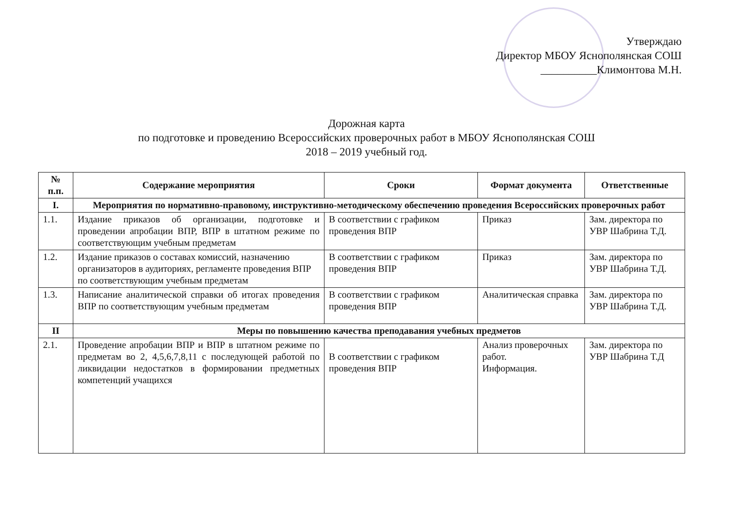Утверждаю
Директор МБОУ Яснополянская СОШ
__________Климонтова М.Н.
Дорожная карта
по подготовке и проведению Всероссийских проверочных работ в МБОУ Яснополянская СОШ
2018 – 2019 учебный год.
| № п.п. | Содержание мероприятия | Сроки | Формат документа | Ответственные |
| --- | --- | --- | --- | --- |
| I. | Мероприятия по нормативно-правовому, инструктивно-методическому обеспечению проведения Всероссийских проверочных работ | | | |
| 1.1. | Издание приказов об организации, подготовке и проведении апробации ВПР, ВПР в штатном режиме по соответствующим учебным предметам | В соответствии с графиком проведения ВПР | Приказ | Зам. директора по УВР Шабрина Т.Д. |
| 1.2. | Издание приказов о составах комиссий, назначению организаторов в аудиториях, регламенте проведения ВПР по соответствующим учебным предметам | В соответствии с графиком проведения ВПР | Приказ | Зам. директора по УВР Шабрина Т.Д. |
| 1.3. | Написание аналитической справки об итогах проведения ВПР по соответствующим учебным предметам | В соответствии с графиком проведения ВПР | Аналитическая справка | Зам. директора по УВР Шабрина Т.Д. |
| II | Меры по повышению качества преподавания учебных предметов | | | |
| 2.1. | Проведение апробации ВПР и ВПР в штатном режиме по предметам во 2, 4,5,6,7,8,11 с последующей работой по ликвидации недостатков в формировании предметных компетенций учащихся | В соответствии с графиком проведения ВПР | Анализ проверочных работ. Информация. | Зам. директора по УВР Шабрина Т.Д |